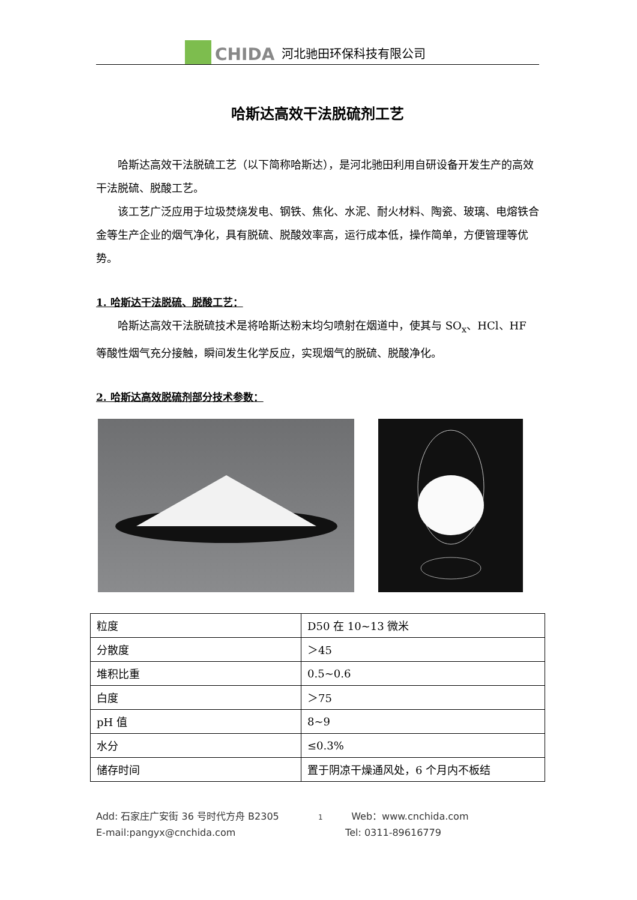CHIDA 河北驰田环保科技有限公司
哈斯达高效干法脱硫剂工艺
哈斯达高效干法脱硫工艺（以下简称哈斯达），是河北驰田利用自研设备开发生产的高效干法脱硫、脱酸工艺。
该工艺广泛应用于垃圾焚烧发电、钢铁、焦化、水泥、耐火材料、陶瓷、玻璃、电熔铁合金等生产企业的烟气净化，具有脱硫、脱酸效率高，运行成本低，操作简单，方便管理等优势。
1. 哈斯达干法脱硫、脱酸工艺：
哈斯达高效干法脱硫技术是将哈斯达粉末均匀喷射在烟道中，使其与 SO<sub>x</sub>、HCl、HF 等酸性烟气充分接触，瞬间发生化学反应，实现烟气的脱硫、脱酸净化。
2. 哈斯达高效脱硫剂部分技术参数：
| 粒度 | D50 在 10~13 微米 |
| 分散度 | ＞45 |
| 堆积比重 | 0.5~0.6 |
| 白度 | ＞75 |
| pH 值 | 8~9 |
| 水分 | ≤0.3% |
| 储存时间 | 置于阴凉干燥通风处，6 个月内不板结 |
Add: 石家庄广安街 36 号时代方舟 B2305 1 Web：www.cnchida.com
E-mail:pangyx@cnchida.com Tel: 0311-89616779